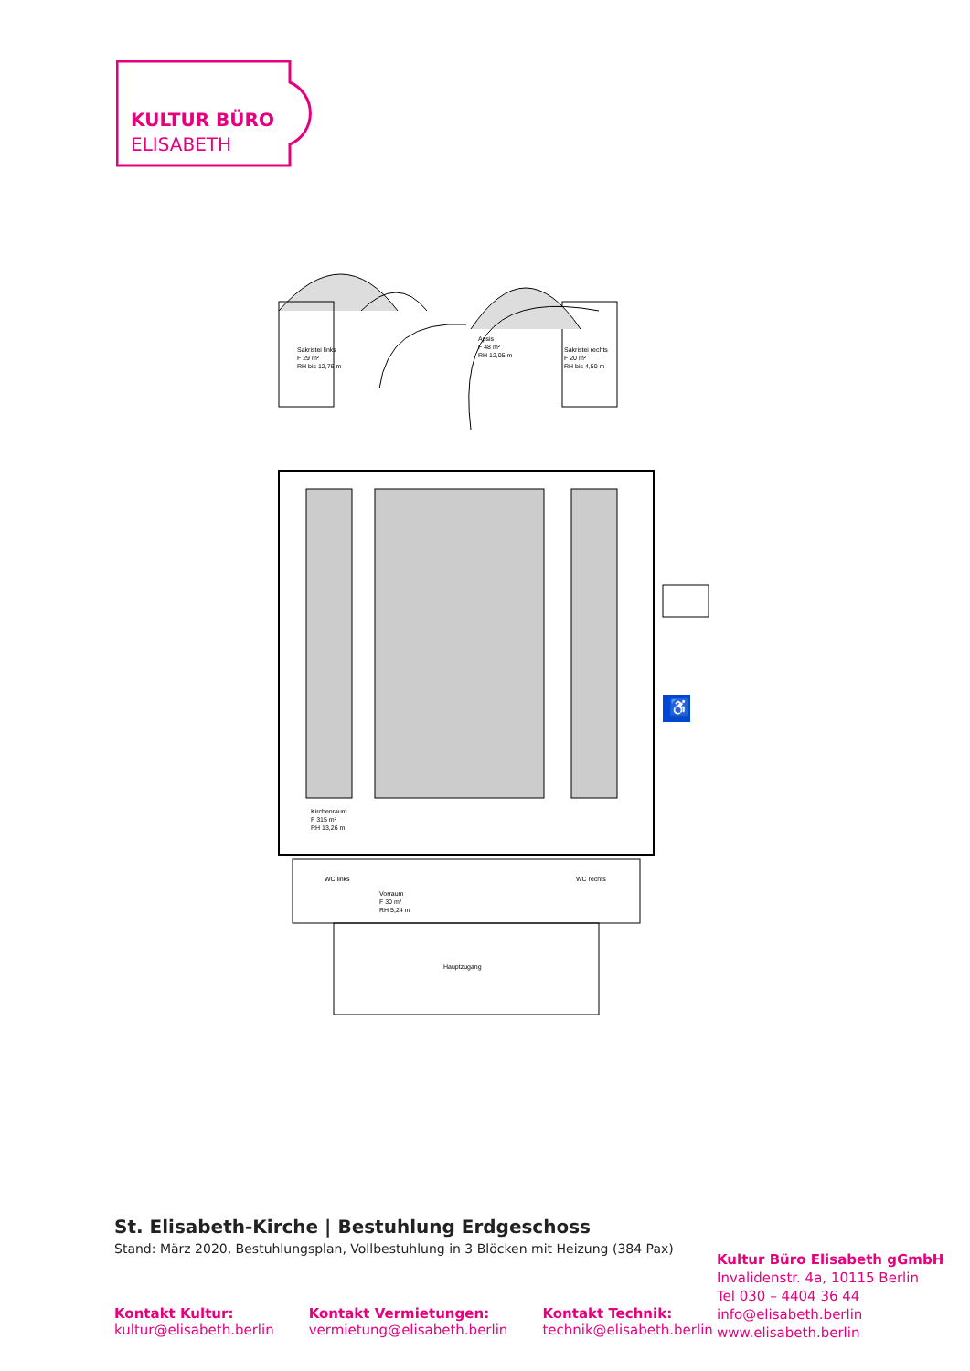KULTUR BÜRO
ELISABETH
♿
Sakristei links
F 29 m²
RH bis 12,76 m
Apsis
F 48 m²
RH 12,05 m
Sakristei rechts
F 20 m²
RH bis 4,50 m
Kirchenraum
F 315 m²
RH 13,26 m
WC links
WC rechts
Vorraum
F 30 m²
RH 5,24 m
Hauptzugang
St. Elisabeth-Kirche | Bestuhlung Erdgeschoss
Stand: März 2020, Bestuhlungsplan, Vollbestuhlung in 3 Blöcken mit Heizung (384 Pax)
Kontakt Kultur:
kultur@elisabeth.berlin
Kontakt Vermietungen:
vermietung@elisabeth.berlin
Kontakt Technik:
technik@elisabeth.berlin
Kultur Büro Elisabeth gGmbH
Invalidenstr. 4a, 10115 Berlin
Tel 030 – 4404 36 44
info@elisabeth.berlin
www.elisabeth.berlin